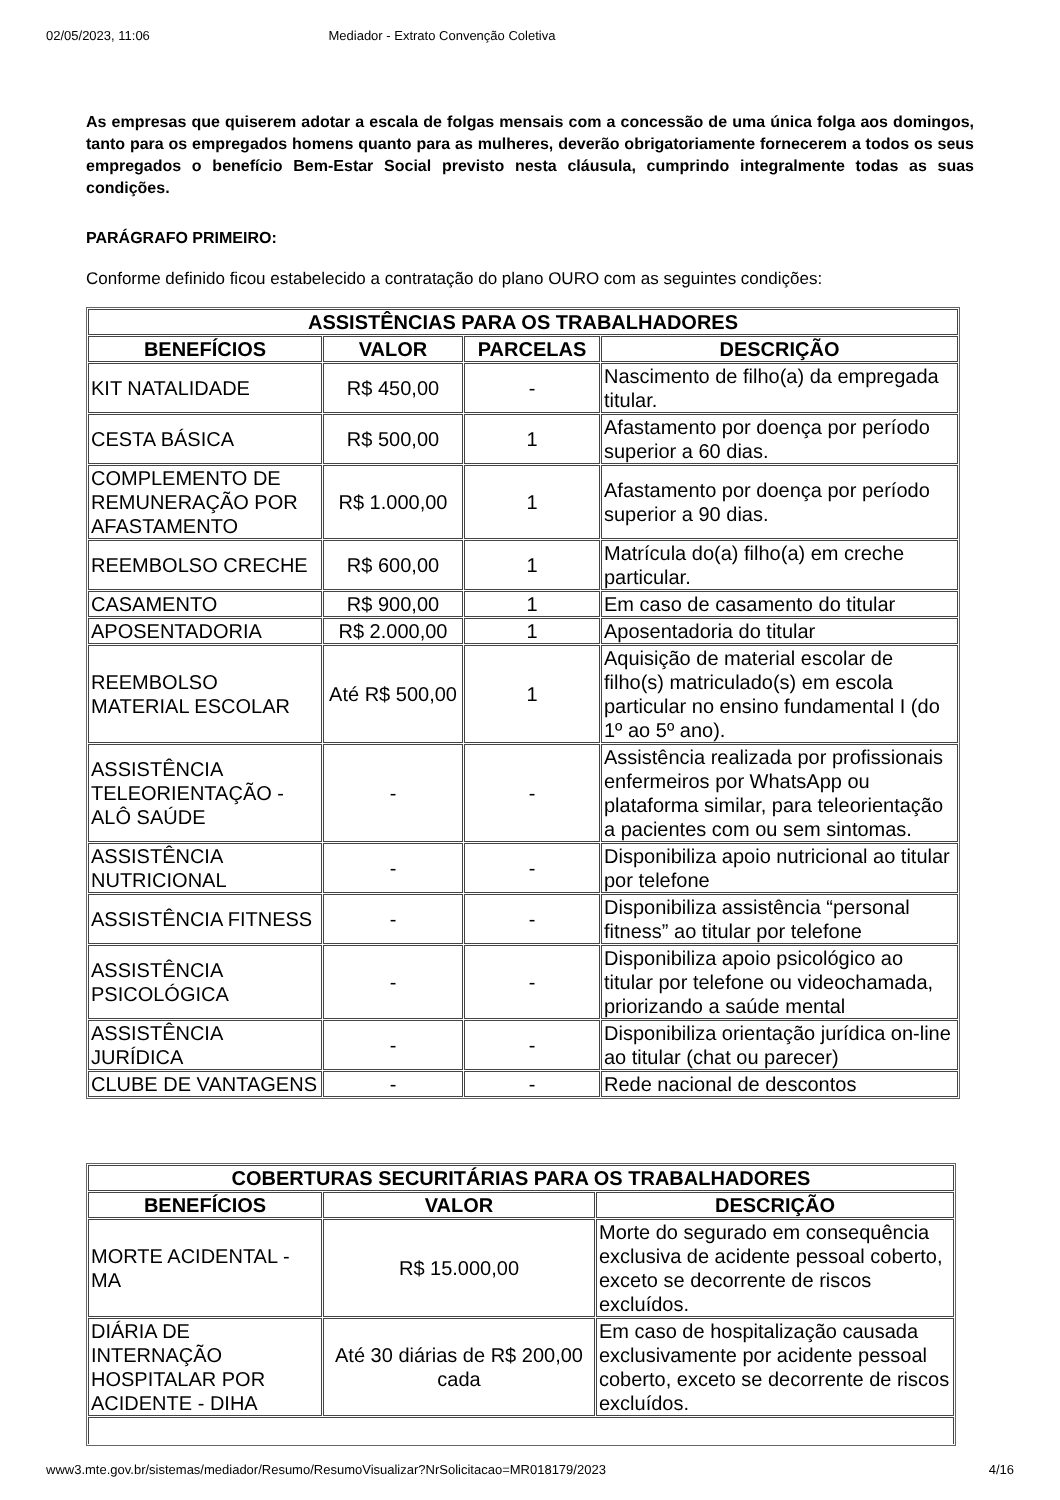02/05/2023, 11:06 Mediador - Extrato Convenção Coletiva
As empresas que quiserem adotar a escala de folgas mensais com a concessão de uma única folga aos domingos, tanto para os empregados homens quanto para as mulheres, deverão obrigatoriamente fornecerem a todos os seus empregados o benefício Bem-Estar Social previsto nesta cláusula, cumprindo integralmente todas as suas condições.
PARÁGRAFO PRIMEIRO:
Conforme definido ficou estabelecido a contratação do plano OURO com as seguintes condições:
| ASSISTÊNCIAS PARA OS TRABALHADORES | | | |
| --- | --- | --- | --- |
| BENEFÍCIOS | VALOR | PARCELAS | DESCRIÇÃO |
| KIT NATALIDADE | R$ 450,00 | - | Nascimento de filho(a) da empregada titular. |
| CESTA BÁSICA | R$ 500,00 | 1 | Afastamento por doença por período superior a 60 dias. |
| COMPLEMENTO DE REMUNERAÇÃO POR AFASTAMENTO | R$ 1.000,00 | 1 | Afastamento por doença por período superior a 90 dias. |
| REEMBOLSO CRECHE | R$ 600,00 | 1 | Matrícula do(a) filho(a) em creche particular. |
| CASAMENTO | R$ 900,00 | 1 | Em caso de casamento do titular |
| APOSENTADORIA | R$ 2.000,00 | 1 | Aposentadoria do titular |
| REEMBOLSO MATERIAL ESCOLAR | Até R$ 500,00 | 1 | Aquisição de material escolar de filho(s) matriculado(s) em escola particular no ensino fundamental I (do 1º ao 5º ano). |
| ASSISTÊNCIA TELEORIENTAÇÃO - ALÔ SAÚDE | - | - | Assistência realizada por profissionais enfermeiros por WhatsApp ou plataforma similar, para teleorientação a pacientes com ou sem sintomas. |
| ASSISTÊNCIA NUTRICIONAL | - | - | Disponibiliza apoio nutricional ao titular por telefone |
| ASSISTÊNCIA FITNESS | - | - | Disponibiliza assistência “personal fitness” ao titular por telefone |
| ASSISTÊNCIA PSICOLÓGICA | - | - | Disponibiliza apoio psicológico ao titular por telefone ou videochamada, priorizando a saúde mental |
| ASSISTÊNCIA JURÍDICA | - | - | Disponibiliza orientação jurídica on-line ao titular (chat ou parecer) |
| CLUBE DE VANTAGENS | - | - | Rede nacional de descontos |
| COBERTURAS SECURITÁRIAS PARA OS TRABALHADORES | | |
| --- | --- | --- |
| BENEFÍCIOS | VALOR | DESCRIÇÃO |
| MORTE ACIDENTAL - MA | R$ 15.000,00 | Morte do segurado em consequência exclusiva de acidente pessoal coberto, exceto se decorrente de riscos excluídos. |
| DIÁRIA DE INTERNAÇÃO HOSPITALAR POR ACIDENTE - DIHA | Até 30 diárias de R$ 200,00 cada | Em caso de hospitalização causada exclusivamente por acidente pessoal coberto, exceto se decorrente de riscos excluídos. |
www3.mte.gov.br/sistemas/mediador/Resumo/ResumoVisualizar?NrSolicitacao=MR018179/2023 4/16